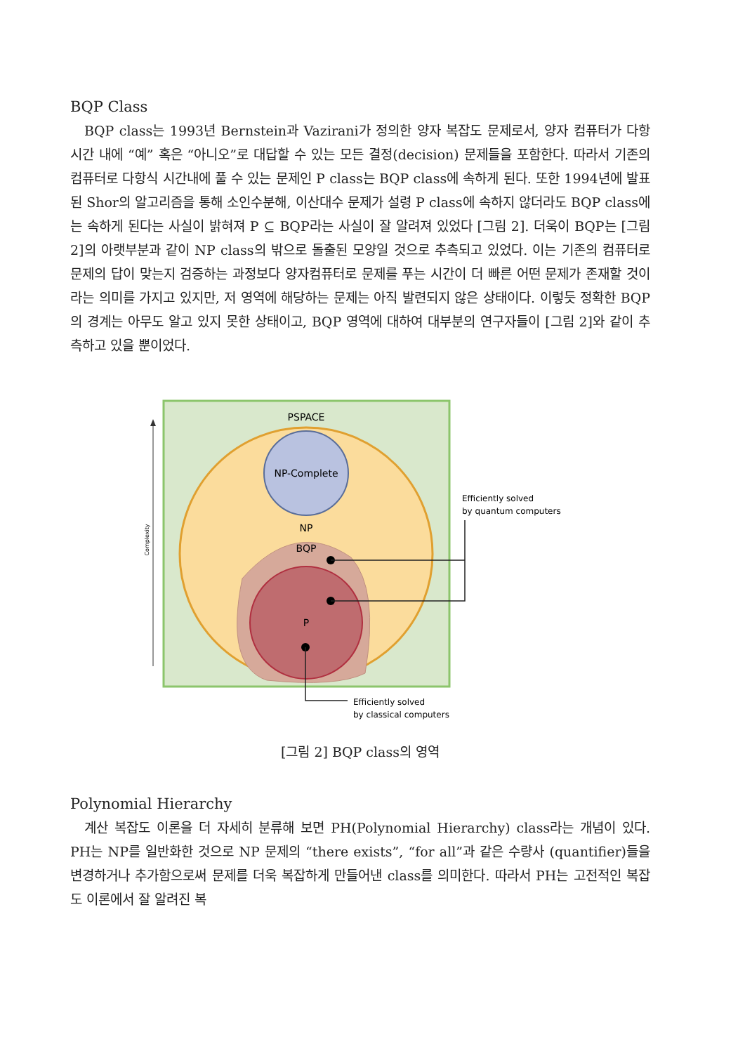BQP Class
BQP class는 1993년 Bernstein과 Vazirani가 정의한 양자 복잡도 문제로서, 양자 컴퓨터가 다항시간 내에 “예” 혹은 “아니오”로 대답할 수 있는 모든 결정(decision) 문제들을 포함한다. 따라서 기존의 컴퓨터로 다항식 시간내에 풀 수 있는 문제인 P class는 BQP class에 속하게 된다. 또한 1994년에 발표된 Shor의 알고리즘을 통해 소인수분해, 이산대수 문제가 설령 P class에 속하지 않더라도 BQP class에는 속하게 된다는 사실이 밝혀져 P ⊆ BQP라는 사실이 잘 알려져 있었다 [그림 2]. 더욱이 BQP는 [그림 2]의 아랫부분과 같이 NP class의 밖으로 돌출된 모양일 것으로 추측되고 있었다. 이는 기존의 컴퓨터로 문제의 답이 맞는지 검증하는 과정보다 양자컴퓨터로 문제를 푸는 시간이 더 빠른 어떤 문제가 존재할 것이라는 의미를 가지고 있지만, 저 영역에 해당하는 문제는 아직 발련되지 않은 상태이다. 이렇듯 정확한 BQP의 경계는 아무도 알고 있지 못한 상태이고, BQP 영역에 대하여 대부분의 연구자들이 [그림 2]와 같이 추측하고 있을 뿐이었다.
PSPACE
Complexity
NP-Complete
NP
BQP
P
Efficiently solved
by quantum computers
Efficiently solved
by classical computers
[그림 2] BQP class의 영역
Polynomial Hierarchy
계산 복잡도 이론을 더 자세히 분류해 보면 PH(Polynomial Hierarchy) class라는 개념이 있다. PH는 NP를 일반화한 것으로 NP 문제의 “there exists”, “for all”과 같은 수량사 (quantifier)들을 변경하거나 추가함으로써 문제를 더욱 복잡하게 만들어낸 class를 의미한다. 따라서 PH는 고전적인 복잡도 이론에서 잘 알려진 복